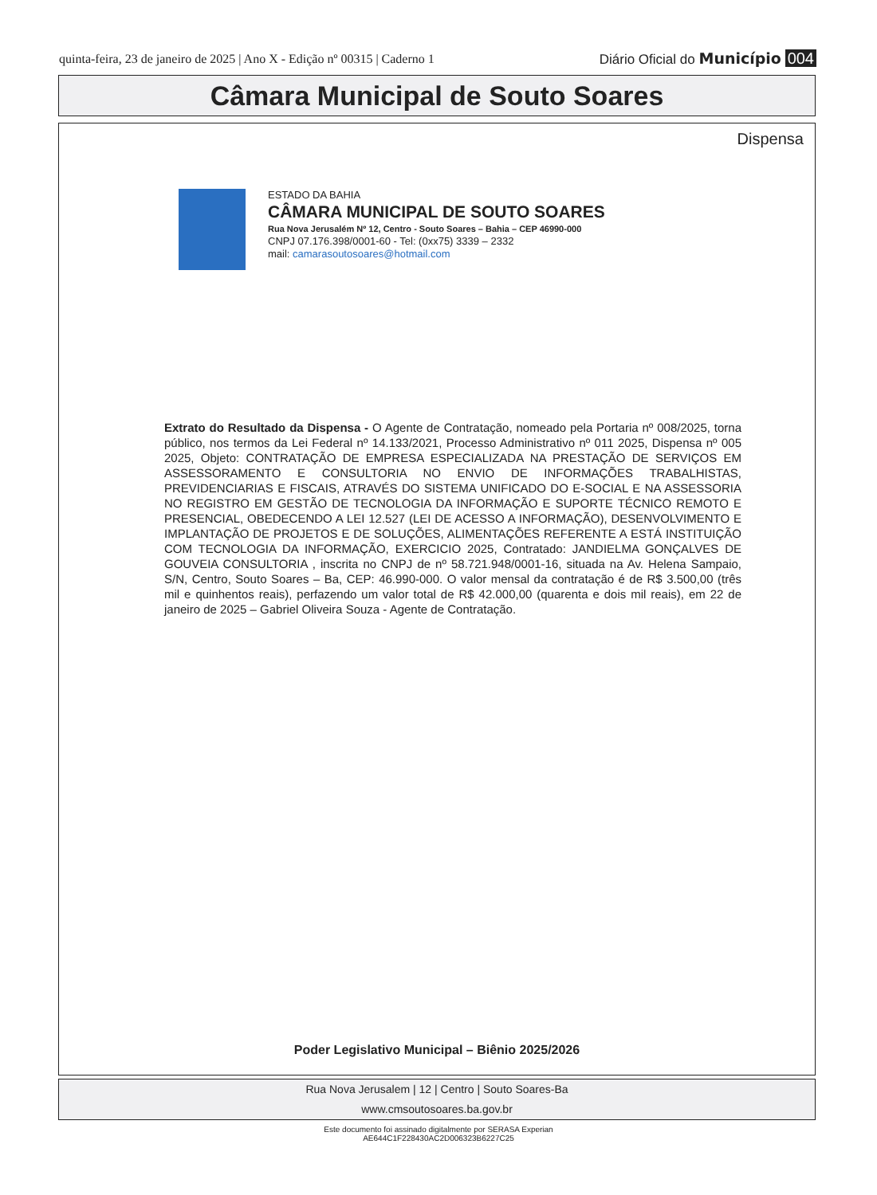quinta-feira, 23 de janeiro de 2025 | Ano X - Edição nº 00315 | Caderno 1 Diário Oficial do Município 004
Câmara Municipal de Souto Soares
Dispensa
ESTADO DA BAHIA
CÂMARA MUNICIPAL DE SOUTO SOARES
Rua Nova Jerusalém Nº 12, Centro - Souto Soares – Bahia – CEP 46990-000
CNPJ 07.176.398/0001-60 - Tel: (0xx75) 3339 – 2332
mail: camarasoutosoares@hotmail.com
Extrato do Resultado da Dispensa - O Agente de Contratação, nomeado pela Portaria nº 008/2025, torna público, nos termos da Lei Federal nº 14.133/2021, Processo Administrativo nº 011 2025, Dispensa nº 005 2025, Objeto: CONTRATAÇÃO DE EMPRESA ESPECIALIZADA NA PRESTAÇÃO DE SERVIÇOS EM ASSESSORAMENTO E CONSULTORIA NO ENVIO DE INFORMAÇÕES TRABALHISTAS, PREVIDENCIARIAS E FISCAIS, ATRAVÉS DO SISTEMA UNIFICADO DO E-SOCIAL E NA ASSESSORIA NO REGISTRO EM GESTÃO DE TECNOLOGIA DA INFORMAÇÃO E SUPORTE TÉCNICO REMOTO E PRESENCIAL, OBEDECENDO A LEI 12.527 (LEI DE ACESSO A INFORMAÇÃO), DESENVOLVIMENTO E IMPLANTAÇÃO DE PROJETOS E DE SOLUÇÕES, ALIMENTAÇÕES REFERENTE A ESTÁ INSTITUIÇÃO COM TECNOLOGIA DA INFORMAÇÃO, EXERCICIO 2025, Contratado: JANDIELMA GONÇALVES DE GOUVEIA CONSULTORIA , inscrita no CNPJ de nº 58.721.948/0001-16, situada na Av. Helena Sampaio, S/N, Centro, Souto Soares – Ba, CEP: 46.990-000. O valor mensal da contratação é de R$ 3.500,00 (três mil e quinhentos reais), perfazendo um valor total de R$ 42.000,00 (quarenta e dois mil reais), em 22 de janeiro de 2025 – Gabriel Oliveira Souza - Agente de Contratação.
Poder Legislativo Municipal – Biênio 2025/2026
Rua Nova Jerusalem | 12 | Centro | Souto Soares-Ba
www.cmsoutosoares.ba.gov.br
Este documento foi assinado digitalmente por SERASA Experian
AE644C1F228430AC2D006323B6227C25